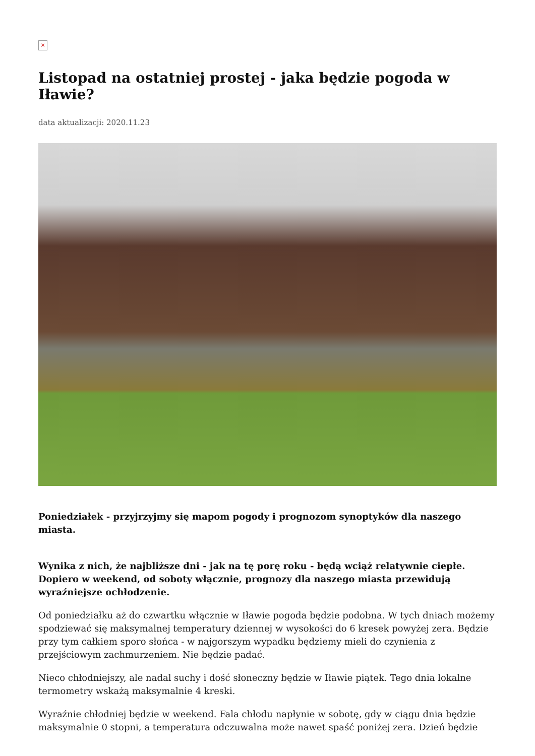×
Listopad na ostatniej prostej - jaka będzie pogoda w Iławie?
data aktualizacji: 2020.11.23
Poniedziałek - przyjrzyjmy się mapom pogody i prognozom synoptyków dla naszego miasta.
Wynika z nich, że najbliższe dni - jak na tę porę roku - będą wciąż relatywnie ciepłe. Dopiero w weekend, od soboty włącznie, prognozy dla naszego miasta przewidują wyraźniejsze ochłodzenie.
Od poniedziałku aż do czwartku włącznie w Iławie pogoda będzie podobna. W tych dniach możemy spodziewać się maksymalnej temperatury dziennej w wysokości do 6 kresek powyżej zera. Będzie przy tym całkiem sporo słońca - w najgorszym wypadku będziemy mieli do czynienia z przejściowym zachmurzeniem. Nie będzie padać.
Nieco chłodniejszy, ale nadal suchy i dość słoneczny będzie w Iławie piątek. Tego dnia lokalne termometry wskażą maksymalnie 4 kreski.
Wyraźnie chłodniej będzie w weekend. Fala chłodu napłynie w sobotę, gdy w ciągu dnia będzie maksymalnie 0 stopni, a temperatura odczuwalna może nawet spaść poniżej zera. Dzień będzie